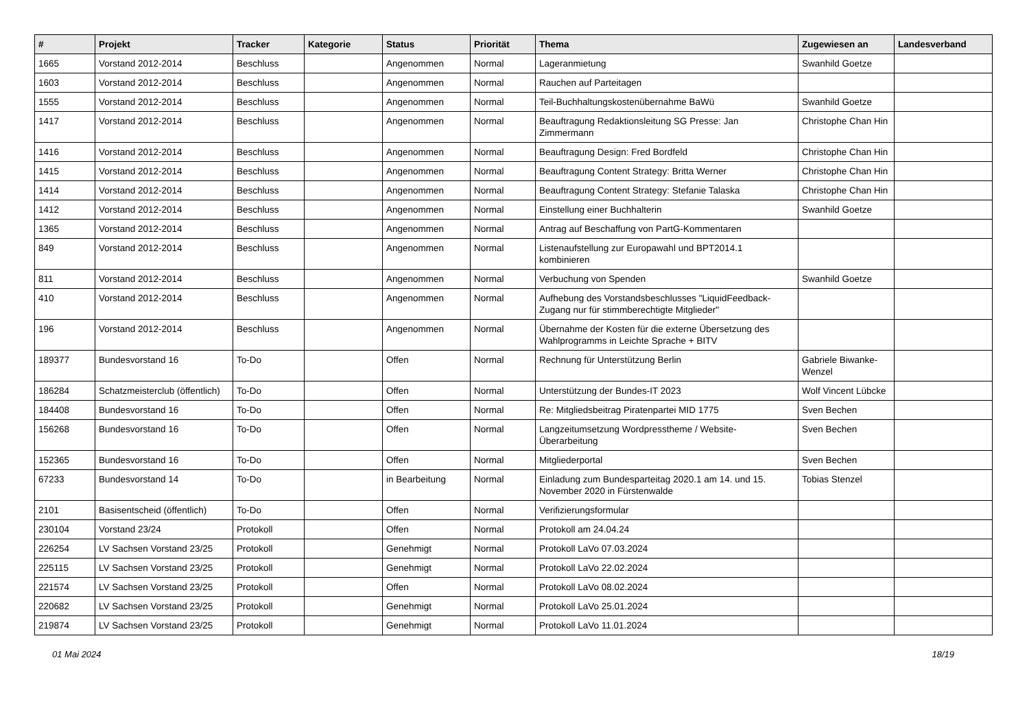| # | Projekt | Tracker | Kategorie | Status | Priorität | Thema | Zugewiesen an | Landesverband |
| --- | --- | --- | --- | --- | --- | --- | --- | --- |
| 1665 | Vorstand 2012-2014 | Beschluss | | Angenommen | Normal | Lageranmietung | Swanhild Goetze | |
| 1603 | Vorstand 2012-2014 | Beschluss | | Angenommen | Normal | Rauchen auf Parteitagen | | |
| 1555 | Vorstand 2012-2014 | Beschluss | | Angenommen | Normal | Teil-Buchhaltungskostenübernahme BaWü | Swanhild Goetze | |
| 1417 | Vorstand 2012-2014 | Beschluss | | Angenommen | Normal | Beauftragung Redaktionsleitung SG Presse: Jan Zimmermann | Christophe Chan Hin | |
| 1416 | Vorstand 2012-2014 | Beschluss | | Angenommen | Normal | Beauftragung Design: Fred Bordfeld | Christophe Chan Hin | |
| 1415 | Vorstand 2012-2014 | Beschluss | | Angenommen | Normal | Beauftragung Content Strategy: Britta Werner | Christophe Chan Hin | |
| 1414 | Vorstand 2012-2014 | Beschluss | | Angenommen | Normal | Beauftragung Content Strategy: Stefanie Talaska | Christophe Chan Hin | |
| 1412 | Vorstand 2012-2014 | Beschluss | | Angenommen | Normal | Einstellung einer Buchhalterin | Swanhild Goetze | |
| 1365 | Vorstand 2012-2014 | Beschluss | | Angenommen | Normal | Antrag auf Beschaffung von PartG-Kommentaren | | |
| 849 | Vorstand 2012-2014 | Beschluss | | Angenommen | Normal | Listenaufstellung zur Europawahl und BPT2014.1 kombinieren | | |
| 811 | Vorstand 2012-2014 | Beschluss | | Angenommen | Normal | Verbuchung von Spenden | Swanhild Goetze | |
| 410 | Vorstand 2012-2014 | Beschluss | | Angenommen | Normal | Aufhebung des Vorstandsbeschlusses "LiquidFeedback-Zugang nur für stimmberechtigte Mitglieder" | | |
| 196 | Vorstand 2012-2014 | Beschluss | | Angenommen | Normal | Übernahme der Kosten für die externe Übersetzung des Wahlprogramms in Leichte Sprache + BITV | | |
| 189377 | Bundesvorstand 16 | To-Do | | Offen | Normal | Rechnung für Unterstützung Berlin | Gabriele Biwanke-Wenzel | |
| 186284 | Schatzmeisterclub (öffentlich) | To-Do | | Offen | Normal | Unterstützung der Bundes-IT 2023 | Wolf Vincent Lübcke | |
| 184408 | Bundesvorstand 16 | To-Do | | Offen | Normal | Re: Mitgliedsbeitrag Piratenpartei MID 1775 | Sven Bechen | |
| 156268 | Bundesvorstand 16 | To-Do | | Offen | Normal | Langzeitumsetzung Wordpresstheme / Website-Überarbeitung | Sven Bechen | |
| 152365 | Bundesvorstand 16 | To-Do | | Offen | Normal | Mitgliederportal | Sven Bechen | |
| 67233 | Bundesvorstand 14 | To-Do | | in Bearbeitung | Normal | Einladung zum Bundesparteitag 2020.1 am 14. und 15. November 2020 in Fürstenwalde | Tobias Stenzel | |
| 2101 | Basisentscheid (öffentlich) | To-Do | | Offen | Normal | Verifizierungsformular | | |
| 230104 | Vorstand 23/24 | Protokoll | | Offen | Normal | Protokoll am 24.04.24 | | |
| 226254 | LV Sachsen Vorstand 23/25 | Protokoll | | Genehmigt | Normal | Protokoll LaVo 07.03.2024 | | |
| 225115 | LV Sachsen Vorstand 23/25 | Protokoll | | Genehmigt | Normal | Protokoll LaVo 22.02.2024 | | |
| 221574 | LV Sachsen Vorstand 23/25 | Protokoll | | Offen | Normal | Protokoll LaVo 08.02.2024 | | |
| 220682 | LV Sachsen Vorstand 23/25 | Protokoll | | Genehmigt | Normal | Protokoll LaVo 25.01.2024 | | |
| 219874 | LV Sachsen Vorstand 23/25 | Protokoll | | Genehmigt | Normal | Protokoll LaVo 11.01.2024 | | |
01 Mai 2024 18/19